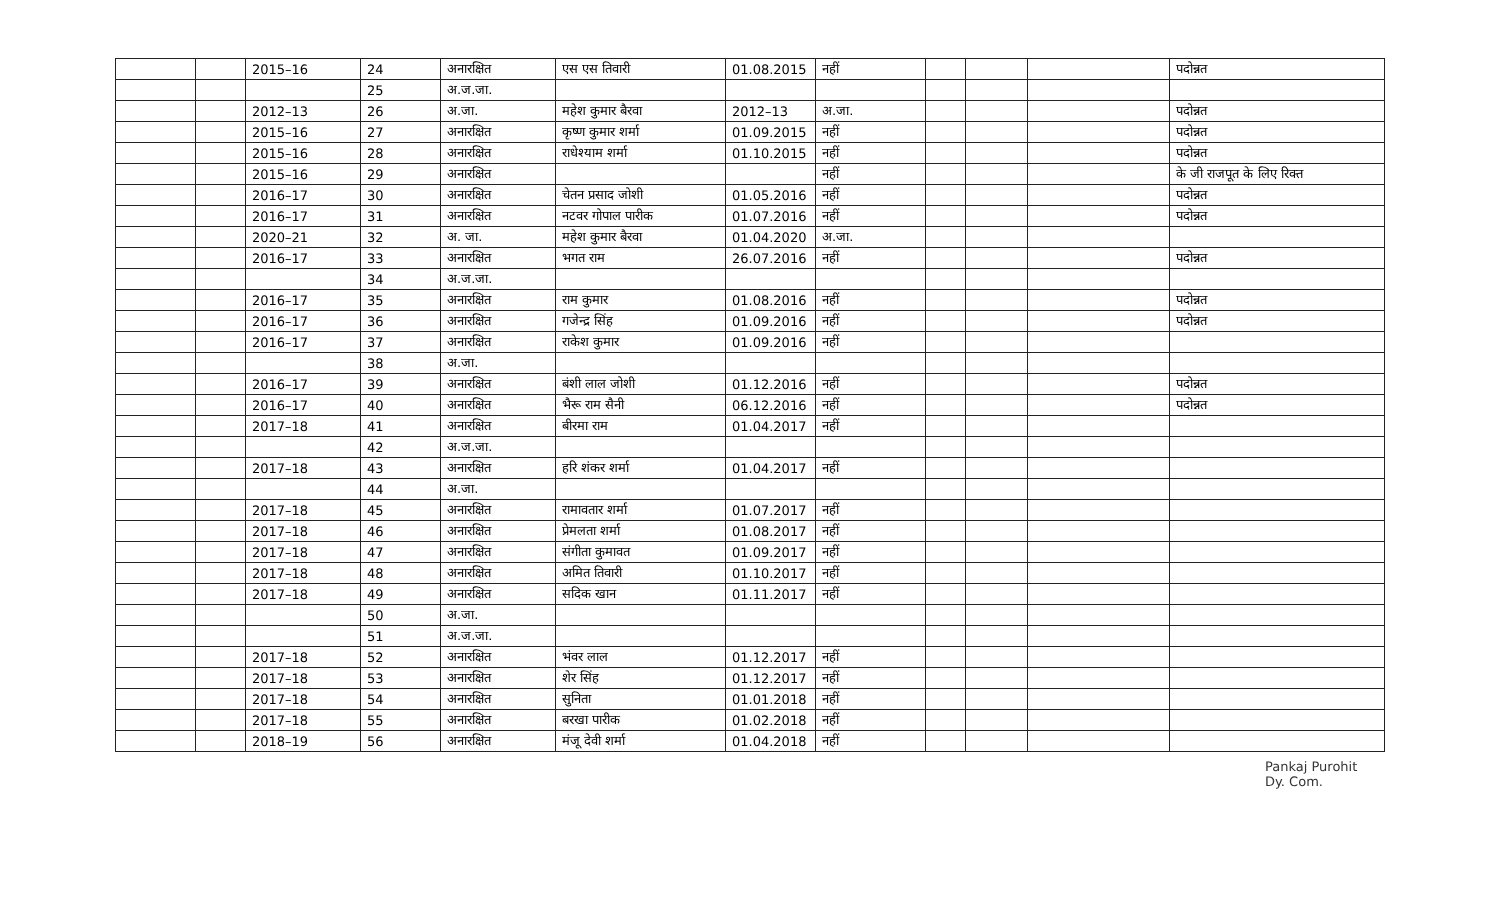| | | 2015–16 | 24 | अनारक्षित | एस एस तिवारी | 01.08.2015 | नहीं | | | | पदोन्नत |
| | | | 25 | अ.ज.जा. | | | | | | | |
| | | 2012–13 | 26 | अ.जा. | महेश कुमार बैरवा | 2012–13 | अ.जा. | | | | पदोन्नत |
| | | 2015–16 | 27 | अनारक्षित | कृष्ण कुमार शर्मा | 01.09.2015 | नहीं | | | | पदोन्नत |
| | | 2015–16 | 28 | अनारक्षित | राधेश्याम शर्मा | 01.10.2015 | नहीं | | | | पदोन्नत |
| | | 2015–16 | 29 | अनारक्षित | | | नहीं | | | | के जी राजपूत के लिए रिक्त |
| | | 2016–17 | 30 | अनारक्षित | चेतन प्रसाद जोशी | 01.05.2016 | नहीं | | | | पदोन्नत |
| | | 2016–17 | 31 | अनारक्षित | नटवर गोपाल पारीक | 01.07.2016 | नहीं | | | | पदोन्नत |
| | | 2020–21 | 32 | अ. जा. | महेश कुमार बैरवा | 01.04.2020 | अ.जा. | | | | |
| | | 2016–17 | 33 | अनारक्षित | भगत राम | 26.07.2016 | नहीं | | | | पदोन्नत |
| | | | 34 | अ.ज.जा. | | | | | | | |
| | | 2016–17 | 35 | अनारक्षित | राम कुमार | 01.08.2016 | नहीं | | | | पदोन्नत |
| | | 2016–17 | 36 | अनारक्षित | गजेन्द्र सिंह | 01.09.2016 | नहीं | | | | पदोन्नत |
| | | 2016–17 | 37 | अनारक्षित | राकेश कुमार | 01.09.2016 | नहीं | | | | |
| | | | 38 | अ.जा. | | | | | | | |
| | | 2016–17 | 39 | अनारक्षित | बंशी लाल जोशी | 01.12.2016 | नहीं | | | | पदोन्नत |
| | | 2016–17 | 40 | अनारक्षित | भैरू राम सैनी | 06.12.2016 | नहीं | | | | पदोन्नत |
| | | 2017–18 | 41 | अनारक्षित | बीरमा राम | 01.04.2017 | नहीं | | | | |
| | | | 42 | अ.ज.जा. | | | | | | | |
| | | 2017–18 | 43 | अनारक्षित | हरि शंकर शर्मा | 01.04.2017 | नहीं | | | | |
| | | | 44 | अ.जा. | | | | | | | |
| | | 2017–18 | 45 | अनारक्षित | रामावतार शर्मा | 01.07.2017 | नहीं | | | | |
| | | 2017–18 | 46 | अनारक्षित | प्रेमलता शर्मा | 01.08.2017 | नहीं | | | | |
| | | 2017–18 | 47 | अनारक्षित | संगीता कुमावत | 01.09.2017 | नहीं | | | | |
| | | 2017–18 | 48 | अनारक्षित | अमित तिवारी | 01.10.2017 | नहीं | | | | |
| | | 2017–18 | 49 | अनारक्षित | सदिक खान | 01.11.2017 | नहीं | | | | |
| | | | 50 | अ.जा. | | | | | | | |
| | | | 51 | अ.ज.जा. | | | | | | | |
| | | 2017–18 | 52 | अनारक्षित | भंवर लाल | 01.12.2017 | नहीं | | | | |
| | | 2017–18 | 53 | अनारक्षित | शेर सिंह | 01.12.2017 | नहीं | | | | |
| | | 2017–18 | 54 | अनारक्षित | सुनिता | 01.01.2018 | नहीं | | | | |
| | | 2017–18 | 55 | अनारक्षित | बरखा पारीक | 01.02.2018 | नहीं | | | | |
| | | 2018–19 | 56 | अनारक्षित | मंजू देवी शर्मा | 01.04.2018 | नहीं | | | | |
Pankaj Purohit
Dy. Com.